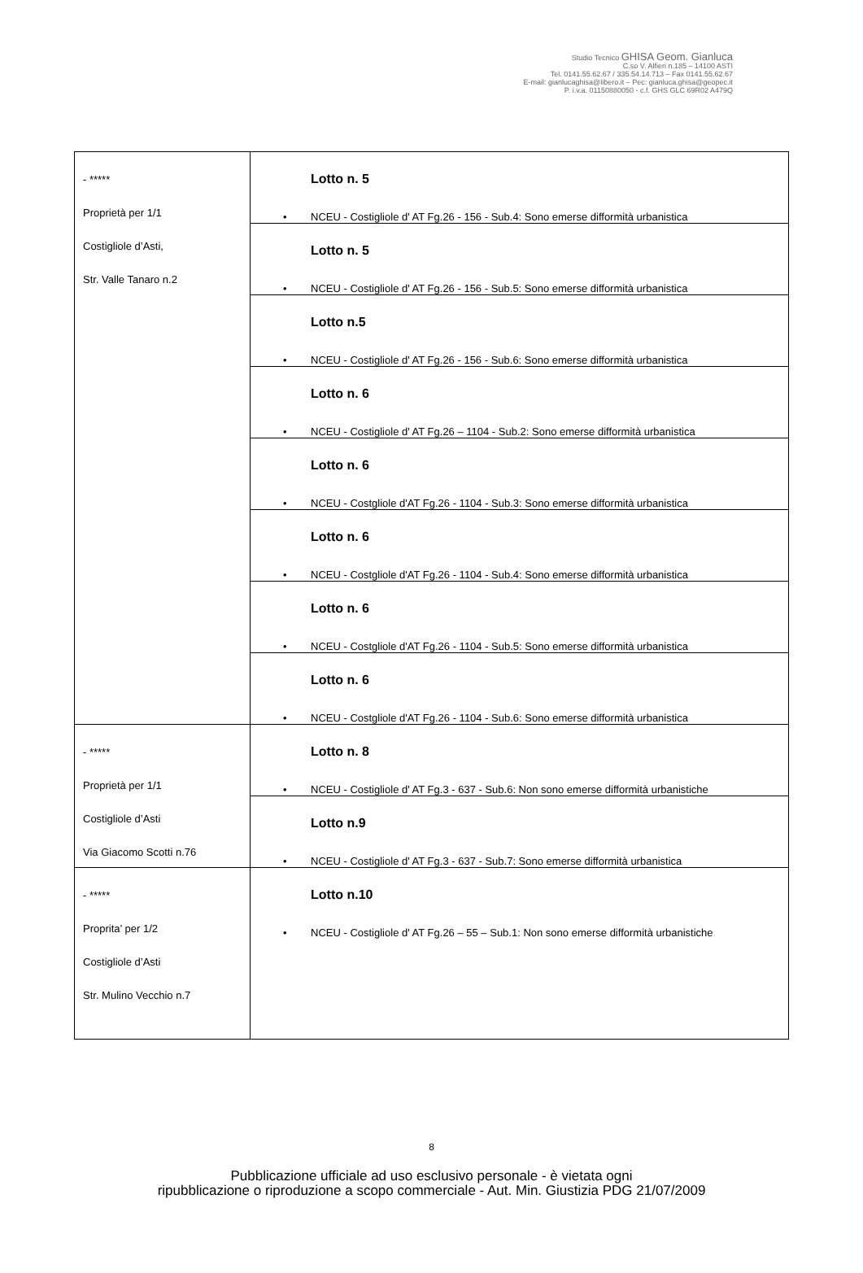Studio Tecnico GHISA Geom. Gianluca
C.so V. Alfieri n.185 – 14100 ASTI
Tel. 0141.55.62.67 / 335.54.14.713 – Fax 0141.55.62.67
E-mail: gianlucaghisa@libero.it – Pec: gianluca.ghisa@geopec.it
P. i.v.a. 01150880050 - c.f. GHS GLC 69R02 A479Q
| - ***** Proprietà per 1/1 Costigliole d’Asti, Str. Valle Tanaro n.2 | Lotto n. 5 • NCEU - Costigliole d' AT Fg.26 - 156 - Sub.4: Sono emerse difformità urbanistica |
| | Lotto n. 5 • NCEU - Costigliole d' AT Fg.26 - 156 - Sub.5: Sono emerse difformità urbanistica |
| | Lotto n.5 • NCEU - Costigliole d' AT Fg.26 - 156 - Sub.6: Sono emerse difformità urbanistica |
| | Lotto n. 6 • NCEU - Costigliole d' AT Fg.26 – 1104 - Sub.2: Sono emerse difformità urbanistica |
| | Lotto n. 6 • NCEU - Costgliole d'AT Fg.26 - 1104 - Sub.3: Sono emerse difformità urbanistica |
| | Lotto n. 6 • NCEU - Costgliole d'AT Fg.26 - 1104 - Sub.4: Sono emerse difformità urbanistica |
| | Lotto n. 6 • NCEU - Costgliole d'AT Fg.26 - 1104 - Sub.5: Sono emerse difformità urbanistica |
| | Lotto n. 6 • NCEU - Costgliole d'AT Fg.26 - 1104 - Sub.6: Sono emerse difformità urbanistica |
| - ***** Proprietà per 1/1 Costigliole d’Asti Via Giacomo Scotti n.76 | Lotto n. 8 • NCEU - Costigliole d' AT Fg.3 - 637 - Sub.6: Non sono emerse difformità urbanistiche |
| | Lotto n.9 • NCEU - Costigliole d' AT Fg.3 - 637 - Sub.7: Sono emerse difformità urbanistica |
| - ***** Proprita’ per 1/2 Costigliole d’Asti Str. Mulino Vecchio n.7 | Lotto n.10 • NCEU - Costigliole d' AT Fg.26 – 55 – Sub.1: Non sono emerse difformità urbanistiche |
8
Pubblicazione ufficiale ad uso esclusivo personale - è vietata ogni
ripubblicazione o riproduzione a scopo commerciale - Aut. Min. Giustizia PDG 21/07/2009